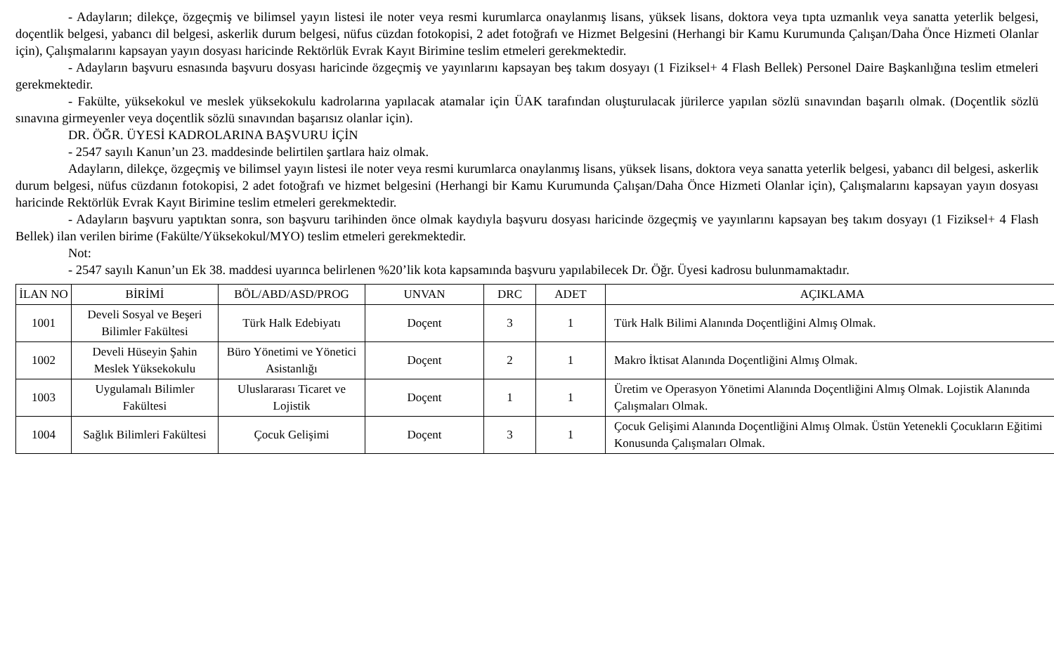- Adayların; dilekçe, özgeçmiş ve bilimsel yayın listesi ile noter veya resmi kurumlarca onaylanmış lisans, yüksek lisans, doktora veya tıpta uzmanlık veya sanatta yeterlik belgesi, doçentlik belgesi, yabancı dil belgesi, askerlik durum belgesi, nüfus cüzdan fotokopisi, 2 adet fotoğrafı ve Hizmet Belgesini (Herhangi bir Kamu Kurumunda Çalışan/Daha Önce Hizmeti Olanlar için), Çalışmalarını kapsayan yayın dosyası haricinde Rektörlük Evrak Kayıt Birimine teslim etmeleri gerekmektedir.
- Adayların başvuru esnasında başvuru dosyası haricinde özgeçmiş ve yayınlarını kapsayan beş takım dosyayı (1 Fiziksel+ 4 Flash Bellek) Personel Daire Başkanlığına teslim etmeleri gerekmektedir.
- Fakülte, yüksekokul ve meslek yüksekokulu kadrolarına yapılacak atamalar için ÜAK tarafından oluşturulacak jürilerce yapılan sözlü sınavından başarılı olmak. (Doçentlik sözlü sınavına girmeyenler veya doçentlik sözlü sınavından başarısız olanlar için).
DR. ÖĞR. ÜYESİ KADROLARINA BAŞVURU İÇİN
- 2547 sayılı Kanun’un 23. maddesinde belirtilen şartlara haiz olmak.
Adayların, dilekçe, özgeçmiş ve bilimsel yayın listesi ile noter veya resmi kurumlarca onaylanmış lisans, yüksek lisans, doktora veya sanatta yeterlik belgesi, yabancı dil belgesi, askerlik durum belgesi, nüfus cüzdanın fotokopisi, 2 adet fotoğrafı ve hizmet belgesini (Herhangi bir Kamu Kurumunda Çalışan/Daha Önce Hizmeti Olanlar için), Çalışmalarını kapsayan yayın dosyası haricinde Rektörlük Evrak Kayıt Birimine teslim etmeleri gerekmektedir.
- Adayların başvuru yaptıktan sonra, son başvuru tarihinden önce olmak kaydıyla başvuru dosyası haricinde özgeçmiş ve yayınlarını kapsayan beş takım dosyayı (1 Fiziksel+ 4 Flash Bellek) ilan verilen birime (Fakülte/Yüksekokul/MYO) teslim etmeleri gerekmektedir.
Not:
- 2547 sayılı Kanun’un Ek 38. maddesi uyarınca belirlenen %20’lik kota kapsamında başvuru yapılabilecek Dr. Öğr. Üyesi kadrosu bulunmamaktadır.
| İLAN NO | BİRİMİ | BÖL/ABD/ASD/PROG | UNVAN | DRC | ADET | AÇIKLAMA |
| --- | --- | --- | --- | --- | --- | --- |
| 1001 | Develi Sosyal ve Beşeri Bilimler Fakültesi | Türk Halk Edebiyatı | Doçent | 3 | 1 | Türk Halk Bilimi Alanında Doçentliğini Almış Olmak. |
| 1002 | Develi Hüseyin Şahin Meslek Yüksekokulu | Büro Yönetimi ve Yönetici Asistanlığı | Doçent | 2 | 1 | Makro İktisat Alanında Doçentliğini Almış Olmak. |
| 1003 | Uygulamalı Bilimler Fakültesi | Uluslararası Ticaret ve Lojistik | Doçent | 1 | 1 | Üretim ve Operasyon Yönetimi Alanında Doçentliğini Almış Olmak. Lojistik Alanında Çalışmaları Olmak. |
| 1004 | Sağlık Bilimleri Fakültesi | Çocuk Gelişimi | Doçent | 3 | 1 | Çocuk Gelişimi Alanında Doçentliğini Almış Olmak. Üstün Yetenekli Çocukların Eğitimi Konusunda Çalışmaları Olmak. |